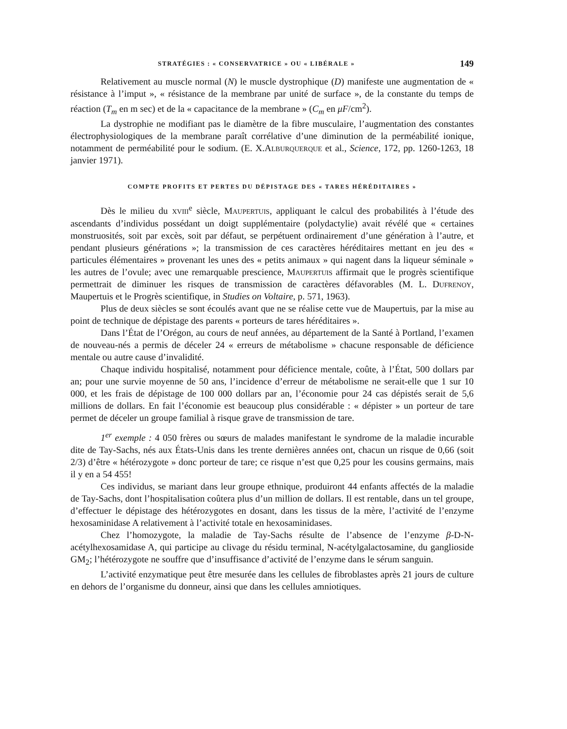STRATÉGIES : « CONSERVATRICE » OU « LIBÉRALE » 149
Relativement au muscle normal (N) le muscle dystrophique (D) manifeste une augmentation de « résistance à l’imput », « résistance de la membrane par unité de surface », de la constante du temps de réaction (T<sub>m</sub> en m sec) et de la « capacitance de la membrane » (C<sub>m</sub> en μF/cm<sup>2</sup>).
La dystrophie ne modifiant pas le diamètre de la fibre musculaire, l’augmentation des constantes électrophysiologiques de la membrane paraît corrélative d’une diminution de la perméabilité ionique, notamment de perméabilité pour le sodium. (E. X.Alburquerque et al., Science, 172, pp. 1260-1263, 18 janvier 1971).
COMPTE PROFITS ET PERTES DU DÉPISTAGE DES « TARES HÉRÉDITAIRES »
Dès le milieu du xviii<sup>e</sup> siècle, Maupertuis, appliquant le calcul des probabilités à l’étude des ascendants d’individus possédant un doigt supplémentaire (polydactylie) avait révélé que « certaines monstruosités, soit par excès, soit par défaut, se perpétuent ordinairement d’une génération à l’autre, et pendant plusieurs générations »; la transmission de ces caractères héréditaires mettant en jeu des « particules élémentaires » provenant les unes des « petits animaux » qui nagent dans la liqueur séminale » les autres de l’ovule; avec une remarquable prescience, Maupertuis affirmait que le progrès scientifique permettrait de diminuer les risques de transmission de caractères défavorables (M. L. Dufrenoy, Maupertuis et le Progrès scientifique, in Studies on Voltaire, p. 571, 1963).
Plus de deux siècles se sont écoulés avant que ne se réalise cette vue de Maupertuis, par la mise au point de technique de dépistage des parents « porteurs de tares héréditaires ».
Dans l’État de l’Orégon, au cours de neuf années, au département de la Santé à Portland, l’examen de nouveau-nés a permis de déceler 24 « erreurs de métabolisme » chacune responsable de déficience mentale ou autre cause d’invalidité.
Chaque individu hospitalisé, notamment pour déficience mentale, coûte, à l’État, 500 dollars par an; pour une survie moyenne de 50 ans, l’incidence d’erreur de métabolisme ne serait-elle que 1 sur 10 000, et les frais de dépistage de 100 000 dollars par an, l’économie pour 24 cas dépistés serait de 5,6 millions de dollars. En fait l’économie est beaucoup plus considérable : « dépister » un porteur de tare permet de déceler un groupe familial à risque grave de transmission de tare.
1<sup>er</sup> exemple : 4 050 frères ou sœurs de malades manifestant le syndrome de la maladie incurable dite de Tay-Sachs, nés aux États-Unis dans les trente dernières années ont, chacun un risque de 0,66 (soit 2/3) d’être « hétérozygote » donc porteur de tare; ce risque n’est que 0,25 pour les cousins germains, mais il y en a 54 455!
Ces individus, se mariant dans leur groupe ethnique, produiront 44 enfants affectés de la maladie de Tay-Sachs, dont l’hospitalisation coûtera plus d’un million de dollars. Il est rentable, dans un tel groupe, d’effectuer le dépistage des hétérozygotes en dosant, dans les tissus de la mère, l’activité de l’enzyme hexosaminidase A relativement à l’activité totale en hexosaminidases.
Chez l’homozygote, la maladie de Tay-Sachs résulte de l’absence de l’enzyme β-D-N-acétylhexosamidase A, qui participe au clivage du résidu terminal, N-acétylgalactosamine, du ganglioside GM<sub>2</sub>; l’hétérozygote ne souffre que d’insuffisance d’activité de l’enzyme dans le sérum sanguin.
L’activité enzymatique peut être mesurée dans les cellules de fibroblastes après 21 jours de culture en dehors de l’organisme du donneur, ainsi que dans les cellules amniotiques.